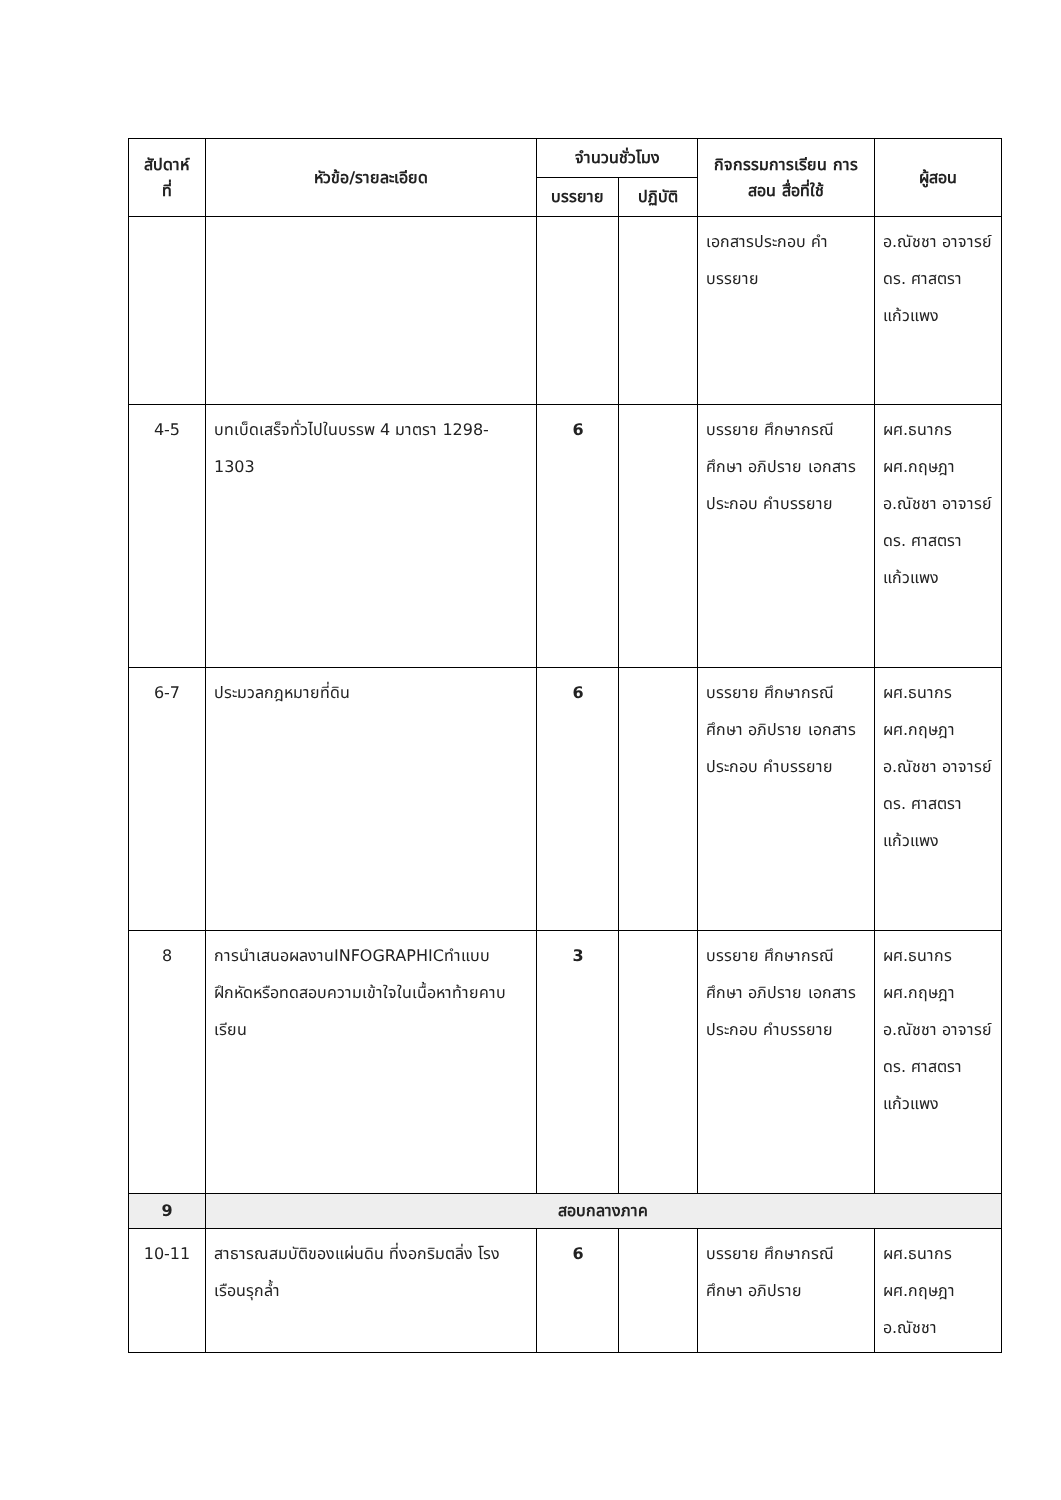| สัปดาห์ ที่ | หัวข้อ/รายละเอียด | จำนวนชั่วโมง | | กิจกรรมการเรียน การสอน สื่อที่ใช้ | ผู้สอน |
| --- | --- | --- | --- | --- | --- |
| | | บรรยาย | ปฏิบัติ | | |
| | | | | เอกสารประกอบ คำบรรยาย | อ.ณัชชา อาจารย์ ดร. ศาสตรา แก้วแพง |
| 4-5 | บทเบ็ดเสร็จทั่วไปในบรรพ 4 มาตรา 1298-1303 | 6 | | บรรยาย ศึกษากรณีศึกษา อภิปราย เอกสารประกอบ คำบรรยาย | ผศ.ธนากร ผศ.กฤษฎา อ.ณัชชา อาจารย์ ดร. ศาสตรา แก้วแพง |
| 6-7 | ประมวลกฎหมายที่ดิน | 6 | | บรรยาย ศึกษากรณีศึกษา อภิปราย เอกสารประกอบ คำบรรยาย | ผศ.ธนากร ผศ.กฤษฎา อ.ณัชชา อาจารย์ ดร. ศาสตรา แก้วแพง |
| 8 | การนำเสนอผลงานINFOGRAPHICทำแบบฝึกหัดหรือทดสอบความเข้าใจในเนื้อหาท้ายคาบเรียน | 3 | | บรรยาย ศึกษากรณีศึกษา อภิปราย เอกสารประกอบ คำบรรยาย | ผศ.ธนากร ผศ.กฤษฎา อ.ณัชชา อาจารย์ ดร. ศาสตรา แก้วแพง |
| 9 | สอบกลางภาค | | | | |
| 10-11 | สาธารณสมบัติของแผ่นดิน ที่งอกริมตลิ่ง โรงเรือนรุกล้ำ | 6 | | บรรยาย ศึกษากรณีศึกษา อภิปราย | ผศ.ธนากร ผศ.กฤษฎา อ.ณัชชา |